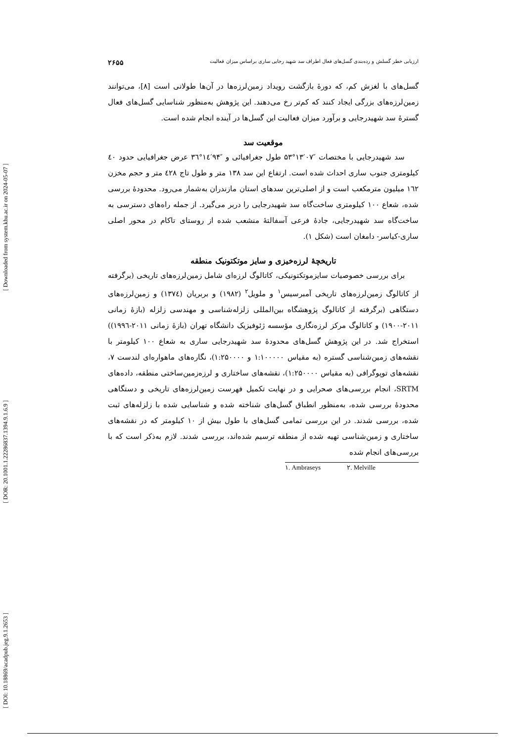[ Downloaded from system.khu.ac.ir on 2024-05-07 ]
[ DOR: 20.1001.1.22286837.1394.9.1.6.9 ]
[ DOI: 10.18869/acadpub.jeg.9.1.2653 ]
ارزیابی خطر گسلش و رده‌بندی گسل‌های فعال اطراف سد شهید رجایی ساری براساس میزان فعالیت ۲۶۵۵
گسل‌های با لغزش کم، که دورۀ بازگشت رویداد زمین‌لرزه‌ها در آن‌ها طولانی است [۸]، می‌توانند زمین‌لرزه‌های بزرگی ایجاد کنند که کم‌تر رخ می‌دهند. این پژوهش به‌منظور شناسایی گسل‌های فعال گسترۀ سد شهیدرجایی و برآورد میزان فعالیت این گسل‌ها در آینده انجام شده است.
موقعیت سد
سد شهیدرجایی با مختصات ″۰۷′۱۳°۵۳ طول جغرافیائی و ″۹۴′۱٤°۳٦ عرض جغرافیایی حدود ٤۰ کیلومتری جنوب ساری احداث شده است. ارتفاع این سد ۱۳۸ متر و طول تاج ٤۲۸ متر و حجم مخزن ۱٦۲ میلیون مترمکعب است و از اصلی‌ترین سدهای استان مازندران به‌شمار می‌رود. محدودۀ بررسی شده، شعاع ۱۰۰ کیلومتری ساخت‌گاه سد شهیدرجایی را دربر می‌گیرد. از جمله راه‌های دسترسی به ساخت‌گاه سد شهیدرجایی، جادۀ فرعی آسفالتۀ منشعب شده از روستای تاکام در محور اصلی ساری-کیاسر- دامغان است (شکل ۱).
تاریخچۀ لرزه‌خیزی و سایز موتکتونیک منطقه
برای بررسی خصوصیات سایزموتکتونیکی، کاتالوگ لرزه‌ای شامل زمین‌لرزه‌های تاریخی (برگرفته از کاتالوگ زمین‌لرزه‌های تاریخی آمبرسیس<sup>۱</sup> و ملویل<sup>۲</sup> (۱۹۸۲) و بربریان (۱۳۷٤) و زمین‌لرزه‌های دستگاهی (برگرفته از کاتالوگ پژوهشگاه بین‌المللی زلزله‌شناسی و مهندسی زلزله (بازۀ زمانی ۲۰۱۱-۱۹۰۰) و کاتالوگ مرکز لرزه‌نگاری مؤسسه ژئوفیزیک دانشگاه تهران (بازۀ زمانی ۲۰۱۱-۱۹۹٦)) استخراج شد. در این پژوهش گسل‌های محدودۀ سد شهیدرجایی ساری به شعاع ۱۰۰ کیلومتر با نقشه‌های زمین‌شناسی گستره (به مقیاس ۱:۱۰۰۰۰۰ و ۱:۲۵۰۰۰۰)، نگاره‌های ماهواره‌ای لندست ۷، نقشه‌های توپوگرافی (به مقیاس ۱:۲۵۰۰۰۰)، نقشه‌های ساختاری و لرزه‌زمین‌ساختی منطقه، داده‌های SRTM، انجام بررسی‌های صحرایی و در نهایت تکمیل فهرست زمین‌لرزه‌های تاریخی و دستگاهی محدودۀ بررسی شده، به‌منظور انطباق گسل‌های شناخته شده و شناسایی شده با زلزله‌های ثبت شده، بررسی شدند. در این بررسی تمامی گسل‌های با طول بیش از ۱۰ کیلومتر که در نقشه‌های ساختاری و زمین‌شناسی تهیه شده از منطقه ترسیم شده‌اند، بررسی شدند. لازم به‌ذکر است که با بررسی‌های انجام شده
۱. Ambraseys ۲. Melville